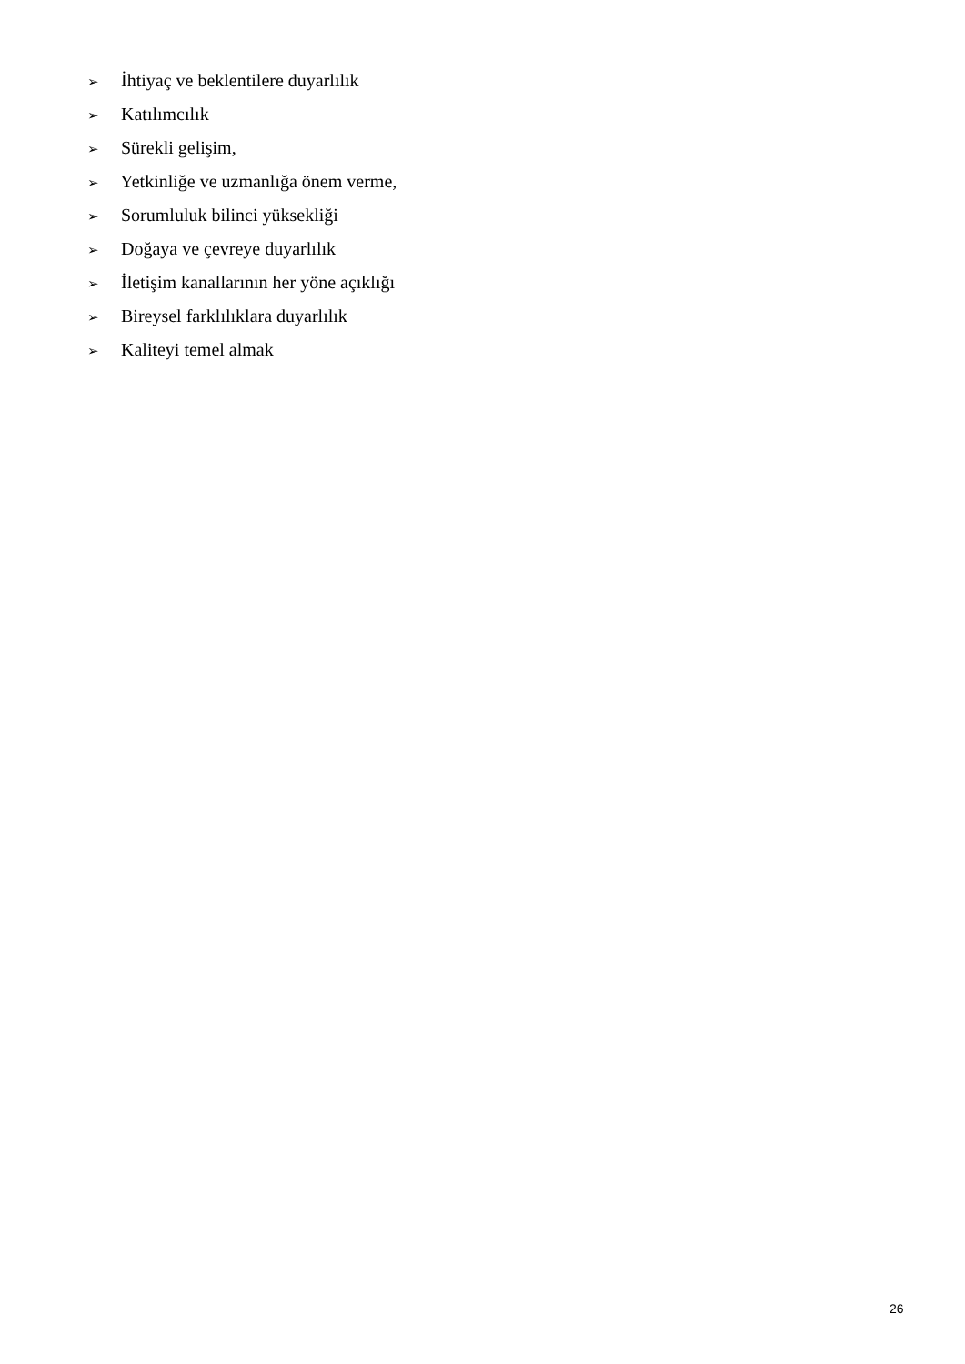➢ İhtiyaç ve beklentilere duyarlılık
➢ Katılımcılık
➢ Sürekli gelişim,
➢ Yetkinliğe ve uzmanlığa önem verme,
➢ Sorumluluk bilinci yüksekliği
➢ Doğaya ve çevreye duyarlılık
➢ İletişim kanallarının her yöne açıklığı
➢ Bireysel farklılıklara duyarlılık
➢ Kaliteyi temel almak
26